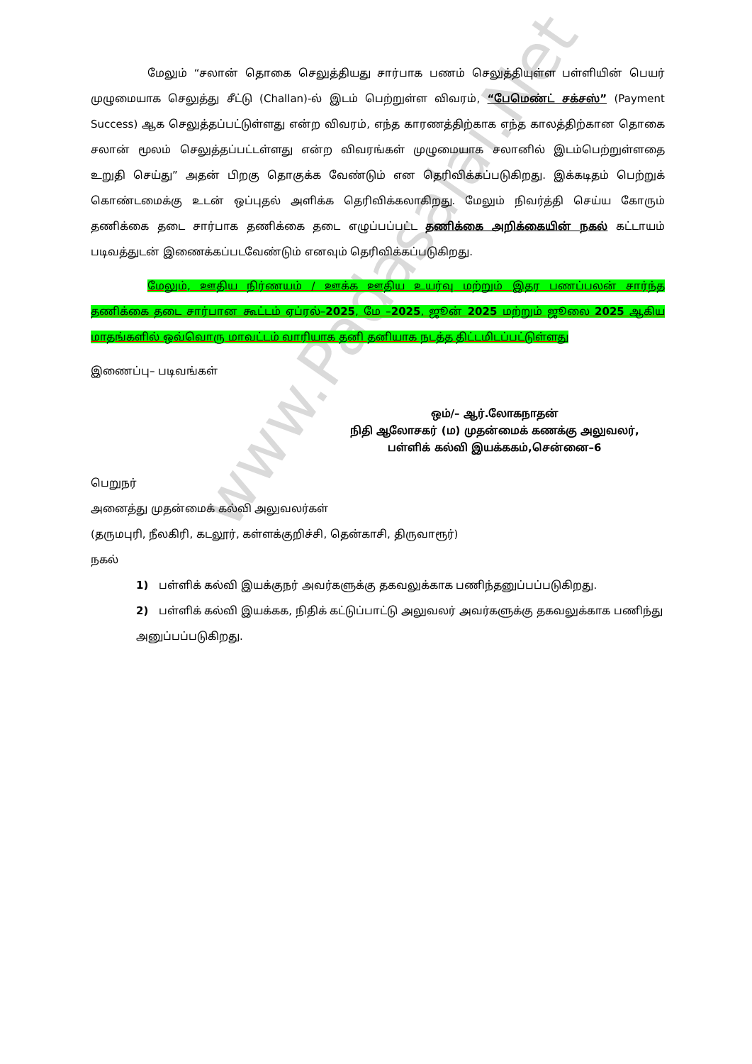www.Padasalai.Net
மேலும் “சலான் தொகை செலுத்தியது சார்பாக பணம் செலுத்தியுள்ள பள்ளியின் பெயர் முழுமையாக செலுத்து சீட்டு (Challan)-ல் இடம் பெற்றுள்ள விவரம், “பேமெண்ட் சக்சஸ்” (Payment Success) ஆக செலுத்தப்பட்டுள்ளது என்ற விவரம், எந்த காரணத்திற்காக எந்த காலத்திற்கான தொகை சலான் மூலம் செலுத்தப்பட்டள்ளது என்ற விவரங்கள் முழுமையாக சலானில் இடம்பெற்றுள்ளதை உறுதி செய்து” அதன் பிறகு தொகுக்க வேண்டும் என தெரிவிக்கப்படுகிறது. இக்கடிதம் பெற்றுக் கொண்டமைக்கு உடன் ஒப்புதல் அளிக்க தெரிவிக்கலாகிறது. மேலும் நிவர்த்தி செய்ய கோரும் தணிக்கை தடை சார்பாக தணிக்கை தடை எழுப்பப்பட்ட தணிக்கை அறிக்கையின் நகல் கட்டாயம் படிவத்துடன் இணைக்கப்படவேண்டும் எனவும் தெரிவிக்கப்படுகிறது.
மேலும், ஊதிய நிர்ணயம் / ஊக்க ஊதிய உயர்வு மற்றும் இதர பணப்பலன் சார்ந்த தணிக்கை தடை சார்பான கூட்டம் ஏப்ரல்–2025, மே –2025, ஜூன் 2025 மற்றும் ஜூலை 2025 ஆகிய மாதங்களில் ஒவ்வொரு மாவட்டம் வாரியாக தனி தனியாக நடத்த திட்டமிடப்பட்டுள்ளது
இணைப்பு– படிவங்கள்
ஒம்/– ஆர்.லோகநாதன்
நிதி ஆலோசகர் (ம) முதன்மைக் கணக்கு அலுவலர்,
பள்ளிக் கல்வி இயக்ககம்,சென்னை–6
பெறுநர்
அனைத்து முதன்மைக் கல்வி அலுவலர்கள்
(தருமபுரி, நீலகிரி, கடலூர், கள்ளக்குறிச்சி, தென்காசி, திருவாரூர்)
நகல்
1) பள்ளிக் கல்வி இயக்குநர் அவர்களுக்கு தகவலுக்காக பணிந்தனுப்பப்படுகிறது.
2) பள்ளிக் கல்வி இயக்கக, நிதிக் கட்டுப்பாட்டு அலுவலர் அவர்களுக்கு தகவலுக்காக பணிந்து அனுப்பப்படுகிறது.